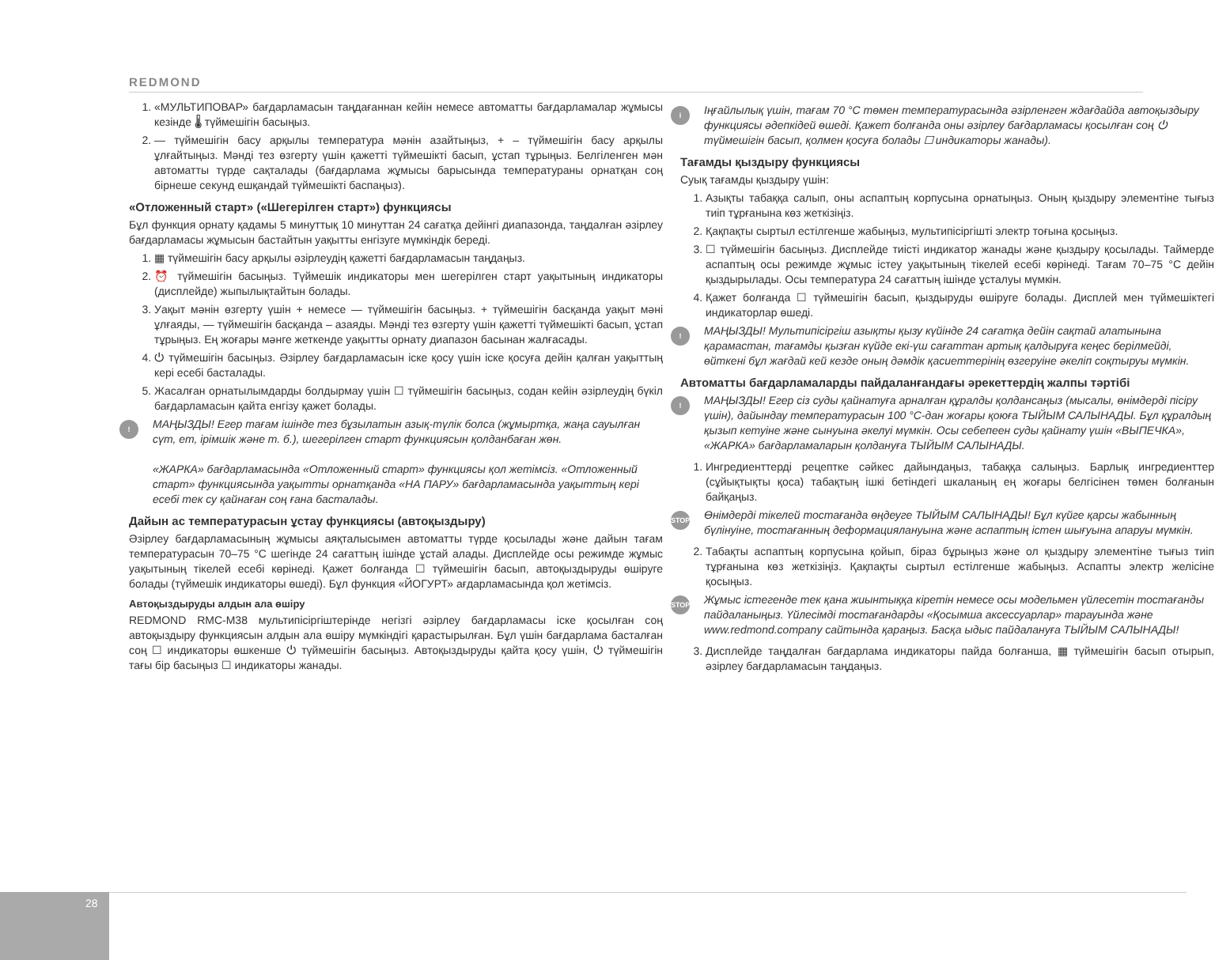REDMOND
1. «МУЛЬТИПОВАР» бағдарламасын таңдағаннан кейін немесе автоматты бағдарламалар жұмысы кезінде 🌡 түймешігін басыңыз.
2. — түймешігін басу арқылы температура мәнін азайтыңыз, + – түймешігін басу арқылы ұлғайтыңыз. Мәнді тез өзгерту үшін қажетті түймешікті басып, ұстап тұрыңыз. Белгіленген мән автоматты түрде сақталады (бағдарлама жұмысы барысында температураны орнатқан соң бірнеше секунд ешқандай түймешікті баспаңыз).
«Отложенный старт» («Шегерілген старт») функциясы
Бұл функция орнату қадамы 5 минуттық 10 минуттан 24 сағатқа дейінгі диапазонда, таңдалған әзірлеу бағдарламасы жұмысын бастайтын уақытты енгізуге мүмкіндік береді.
1. ▦ түймешігін басу арқылы әзірлеудің қажетті бағдарламасын таңдаңыз.
2. ⏰ түймешігін басыңыз. Түймешік индикаторы мен шегерілген старт уақытының индикаторы (дисплейде) жыпылықтайтын болады.
3. Уақыт мәнін өзгерту үшін + немесе — түймешігін басыңыз. + түймешігін басқанда уақыт мәні ұлғаяды, — түймешігін басқанда – азаяды. Мәнді тез өзгерту үшін қажетті түймешікті басып, ұстап тұрыңыз. Ең жоғары мәнге жеткенде уақытты орнату диапазон басынан жалғасады.
4. ⏻ түймешігін басыңыз. Әзірлеу бағдарламасын іске қосу үшін іске қосуға дейін қалған уақыттың кері есебі басталады.
5. Жасалған орнатылымдарды болдырмау үшін ☐ түймешігін басыңыз, содан кейін әзірлеудің бүкіл бағдарламасын қайта енгізу қажет болады.
! МАҢЫЗДЫ! Егер тағам ішінде тез бұзылатын азық-түлік болса (жұмыртқа, жаңа сауылған сүт, ет, ірімшік және т. б.), шегерілген старт функциясын қолданбаған жөн.
«ЖАРКА» бағдарламасында «Отложенный старт» функциясы қол жетімсіз. «Отложенный старт» функциясында уақытты орнатқанда «НА ПАРУ» бағдарламасында уақыттың кері есебі тек су қайнаған соң ғана басталады.
Дайын ас температурасын ұстау функциясы (автоқыздыру)
Әзірлеу бағдарламасының жұмысы аяқталысымен автоматты түрде қосылады және дайын тағам температурасын 70–75 °С шегінде 24 сағаттың ішінде ұстай алады. Дисплейде осы режимде жұмыс уақытының тікелей есебі көрінеді. Қажет болғанда ☐ түймешігін басып, автоқыздыруды өшіруге болады (түймешік индикаторы өшеді). Бұл функция «ЙОГУРТ» ағдарламасында қол жетімсіз.
Автоқыздыруды алдын ала өшіру
REDMOND RMC-M38 мультипісіргіштерінде негізгі әзірлеу бағдарламасы іске қосылған соң автоқыздыру функциясын алдын ала өшіру мүмкіндігі қарастырылған. Бұл үшін бағдарлама басталған соң ☐ индикаторы өшкенше ⏻ түймешігін басыңыз. Автоқыздыруды қайта қосу үшін, ⏻ түймешігін тағы бір басыңыз ☐ индикаторы жанады.
i Іңғайлылық үшін, тағам 70 °С төмен температурасында әзірленген ждағдайда автоқыздыру функциясы әдепкідей өшеді. Қажет болғанда оны әзірлеу бағдарламасы қосылған соң ⏻ түймешігін басып, қолмен қосуға болады ☐ индикаторы жанады).
Тағамды қыздыру функциясы
Суық тағамды қыздыру үшін:
1. Азықты табаққа салып, оны аспаптың корпусына орнатыңыз. Оның қыздыру элементіне тығыз тиіп тұрғанына көз жеткізіңіз.
2. Қақпақты сыртыл естілгенше жабыңыз, мультипісіргішті электр тоғына қосыңыз.
3. ☐ түймешігін басыңыз. Дисплейде тиісті индикатор жанады және қыздыру қосылады. Таймерде аспаптың осы режимде жұмыс істеу уақытының тікелей есебі көрінеді. Тағам 70–75 °С дейін қыздырылады. Осы температура 24 сағаттың ішінде ұсталуы мүмкін.
4. Қажет болғанда ☐ түймешігін басып, қыздыруды өшіруге болады. Дисплей мен түймешіктегі индикаторлар өшеді.
! МАҢЫЗДЫ! Мультипісіргіш азықты қызу күйінде 24 сағатқа дейін сақтай алатынына қарамастан, тағамды қызған күйде екі-үш сағаттан артық қалдыруға кеңес берілмейді, өйткені бұл жағдай кей кезде оның дәмдік қасиеттерінің өзгеруіне әкеліп соқтыруы мүмкін.
Автоматты бағдарламаларды пайдаланғандағы әрекеттердің жалпы тәртібі
! МАҢЫЗДЫ! Егер сіз суды қайнатуға арналған құралды қолдансаңыз (мысалы, өнімдерді пісіру үшін), дайындау температурасын 100 °С-дан жоғары қоюға ТЫЙЫМ САЛЫНАДЫ. Бұл құралдың қызып кетуіне және сынуына әкелуі мүмкін. Осы себепеен суды қайнату үшін «ВЫПЕЧКА», «ЖАРКА» бағдарламаларын қолдануға ТЫЙЫМ САЛЫНАДЫ.
1. Ингредиенттерді рецептке сәйкес дайындаңыз, табаққа салыңыз. Барлық ингредиенттер (сұйықтықты қоса) табақтың ішкі бетіндегі шкаланың ең жоғары белгісінен төмен болғанын байқаңыз.
STOP Өнімдерді тікелей тостағанда өңдеуге ТЫЙЫМ САЛЫНАДЫ! Бұл күйге қарсы жабынның бүлінуіне, тостағанның деформациялануына және аспаптың істен шығуына апаруы мүмкін.
2. Табақты аспаптың корпусына қойып, біраз бұрыңыз және ол қыздыру элементіне тығыз тиіп тұрғанына көз жеткізіңіз. Қақпақты сыртыл естілгенше жабыңыз. Аспапты электр желісіне қосыңыз.
STOP Жұмыс істегенде тек қана жиынтыққа кіретін немесе осы модельмен үйлесетін тостағанды пайдаланыңыз. Үйлесімді тостағандарды «Қосымша аксессуарлар» тарауында және www.redmond.company сайтында қараңыз. Басқа ыдыс пайдалануға ТЫЙЫМ САЛЫНАДЫ!
3. Дисплейде таңдалған бағдарлама индикаторы пайда болғанша, ▦ түймешігін басып отырып, әзірлеу бағдарламасын таңдаңыз.
28